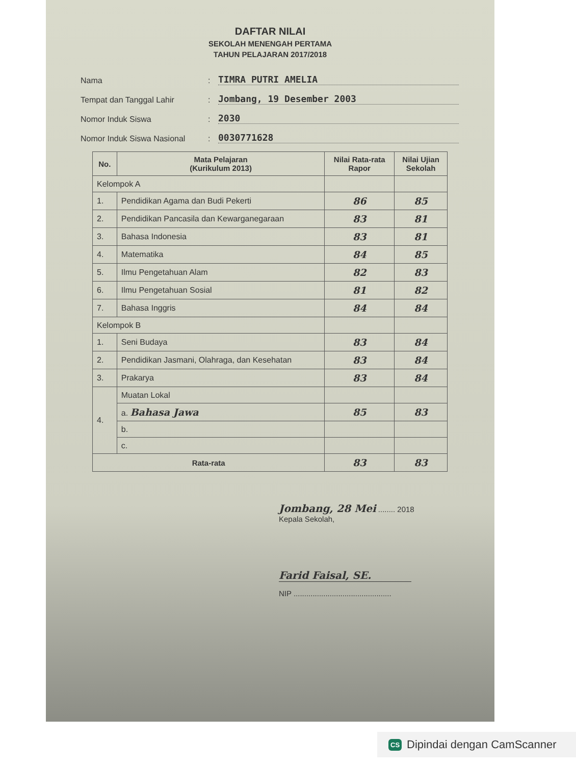DAFTAR NILAI
SEKOLAH MENENGAH PERTAMA
TAHUN PELAJARAN 2017/2018
Nama: TIMRA PUTRI AMELIA
Tempat dan Tanggal Lahir: Jombang, 19 Desember 2003
Nomor Induk Siswa: 2030
Nomor Induk Siswa Nasional: 0030771628
| No. | Mata Pelajaran (Kurikulum 2013) | Nilai Rata-rata Rapor | Nilai Ujian Sekolah |
| --- | --- | --- | --- |
| Kelompok A | | | |
| 1. | Pendidikan Agama dan Budi Pekerti | 86 | 85 |
| 2. | Pendidikan Pancasila dan Kewarganegaraan | 83 | 81 |
| 3. | Bahasa Indonesia | 83 | 81 |
| 4. | Matematika | 84 | 85 |
| 5. | Ilmu Pengetahuan Alam | 82 | 83 |
| 6. | Ilmu Pengetahuan Sosial | 81 | 82 |
| 7. | Bahasa Inggris | 84 | 84 |
| Kelompok B | | | |
| 1. | Seni Budaya | 83 | 84 |
| 2. | Pendidikan Jasmani, Olahraga, dan Kesehatan | 83 | 84 |
| 3. | Prakarya | 83 | 84 |
| 4. | Muatan Lokal | | |
| | a. Bahasa Jawa | 85 | 83 |
| | b. | | |
| | c. | | |
| Rata-rata | | 83 | 83 |
Jombang, 28 Mei ........ 2018
Kepala Sekolah,
Farid Faisal, SE.
NIP ..............................................
CS Dipindai dengan CamScanner